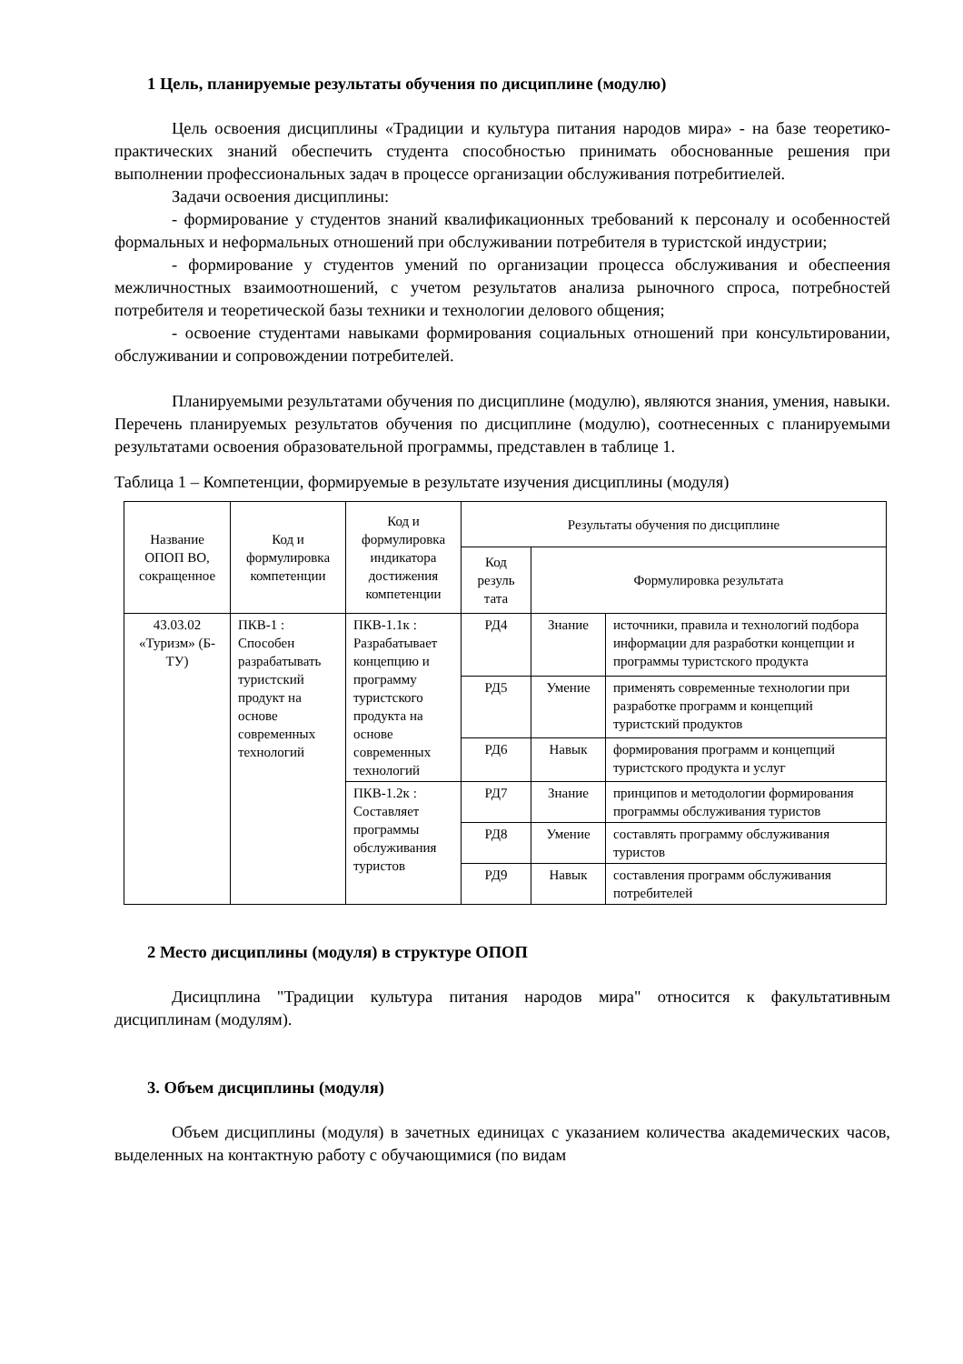1 Цель, планируемые результаты обучения по дисциплине (модулю)
Цель освоения дисциплины «Традиции и культура питания народов мира» - на базе теоретико-практических знаний обеспечить студента способностью принимать обоснованные решения при выполнении профессиональных задач в процессе организации обслуживания потребитиелей.
Задачи освоения дисциплины:
- формирование у студентов знаний квалификационных требований к персоналу и особенностей формальных и неформальных отношений при обслуживании потребителя в туристской индустрии;
- формирование у студентов умений по организации процесса обслуживания и обеспеения межличностных взаимоотношений, с учетом результатов анализа рыночного спроса, потребностей потребителя и теоретической базы техники и технологии делового общения;
- освоение студентами навыками формирования социальных отношений при консультировании, обслуживании и сопровождении потребителей.
Планируемыми результатами обучения по дисциплине (модулю), являются знания, умения, навыки. Перечень планируемых результатов обучения по дисциплине (модулю), соотнесенных с планируемыми результатами освоения образовательной программы, представлен в таблице 1.
Таблица 1 – Компетенции, формируемые в результате изучения дисциплины (модуля)
| Название ОПОП ВО, сокращенное | Код и формулировка компетенции | Код и формулировка индикатора достижения компетенции | Результаты обучения по дисциплине | | |
| --- | --- | --- | --- | --- | --- |
| | | | Код резуль тата | Формулировка результата | |
| 43.03.02 «Туризм» (Б-ТУ) | ПКВ-1 : Способен разрабатывать туристский продукт на основе современных технологий | ПКВ-1.1к : Разрабатывает концепцию и программу туристского продукта на основе современных технологий | РД4 | Знание | источники, правила и технологий подбора информации для разработки концепции и программы туристского продукта |
| | | | РД5 | Умение | применять современные технологии при разработке программ и концепций туристский продуктов |
| | | | РД6 | Навык | формирования программ и концепций туристского продукта и услуг |
| | | ПКВ-1.2к : Составляет программы обслуживания туристов | РД7 | Знание | принципов и методологии формирования программы обслуживания туристов |
| | | | РД8 | Умение | составлять программу обслуживания туристов |
| | | | РД9 | Навык | составления программ обслуживания потребителей |
2 Место дисциплины (модуля) в структуре ОПОП
Дисицплина "Традиции культура питания народов мира" относится к факультативным дисциплинам (модулям).
3. Объем дисциплины (модуля)
Объем дисциплины (модуля) в зачетных единицах с указанием количества академических часов, выделенных на контактную работу с обучающимися (по видам